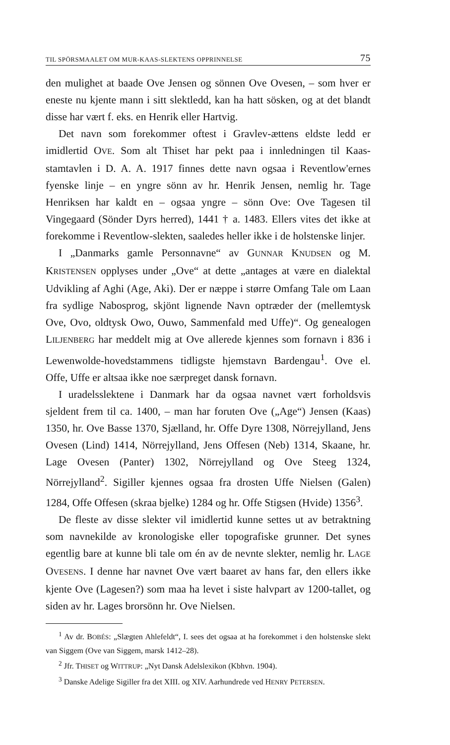TIL SPÖRSMAALET OM MUR-KAAS-SLEKTENS OPPRINNELSE 75
den mulighet at baade Ove Jensen og sönnen Ove Ovesen, – som hver er eneste nu kjente mann i sitt slektledd, kan ha hatt sösken, og at det blandt disse har vært f. eks. en Henrik eller Hartvig.
Det navn som forekommer oftest i Gravlev-ættens eldste ledd er imidlertid OVE. Som alt Thiset har pekt paa i innledningen til Kaas-stamtavlen i D. A. A. 1917 finnes dette navn ogsaa i Reventlow'ernes fyenske linje – en yngre sönn av hr. Henrik Jensen, nemlig hr. Tage Henriksen har kaldt en – ogsaa yngre – sönn Ove: Ove Tagesen til Vingegaard (Sönder Dyrs herred), 1441 † a. 1483. Ellers vites det ikke at forekomme i Reventlow-slekten, saaledes heller ikke i de holstenske linjer.
I „Danmarks gamle Personnavne“ av GUNNAR KNUDSEN og M. KRISTENSEN opplyses under „Ove“ at dette „antages at være en dialektal Udvikling af Aghi (Age, Aki). Der er næppe i større Omfang Tale om Laan fra sydlige Nabosprog, skjönt lignende Navn optræder der (mellemtysk Ove, Ovo, oldtysk Owo, Ouwo, Sammenfald med Uffe)“. Og genealogen LILJENBERG har meddelt mig at Ove allerede kjennes som fornavn i 836 i Lewenwolde-hovedstammens tidligste hjemstavn Bardengau<sup>1</sup>. Ove el. Offe, Uffe er altsaa ikke noe særpreget dansk fornavn.
I uradelsslektene i Danmark har da ogsaa navnet vært forholdsvis sjeldent frem til ca. 1400, – man har foruten Ove („Age“) Jensen (Kaas) 1350, hr. Ove Basse 1370, Sjælland, hr. Offe Dyre 1308, Nörrejylland, Jens Ovesen (Lind) 1414, Nörrejylland, Jens Offesen (Neb) 1314, Skaane, hr. Lage Ovesen (Panter) 1302, Nörrejylland og Ove Steeg 1324, Nörrejylland<sup>2</sup>. Sigiller kjennes ogsaa fra drosten Uffe Nielsen (Galen) 1284, Offe Offesen (skraa bjelke) 1284 og hr. Offe Stigsen (Hvide) 1356<sup>3</sup>.
De fleste av disse slekter vil imidlertid kunne settes ut av betraktning som navnekilde av kronologiske eller topografiske grunner. Det synes egentlig bare at kunne bli tale om én av de nevnte slekter, nemlig hr. LAGE OVESENS. I denne har navnet Ove vært baaret av hans far, den ellers ikke kjente Ove (Lagesen?) som maa ha levet i siste halvpart av 1200-tallet, og siden av hr. Lages brorsönn hr. Ove Nielsen.
<sup>1</sup> Av dr. BOBÉS: „Slægten Ahlefeldt“, I. sees det ogsaa at ha forekommet i den holstenske slekt van Siggem (Ove van Siggem, marsk 1412–28).
<sup>2</sup> Jfr. THISET og WITTRUP: „Nyt Dansk Adelslexikon (Kbhvn. 1904).
<sup>3</sup> Danske Adelige Sigiller fra det XIII. og XIV. Aarhundrede ved HENRY PETERSEN.